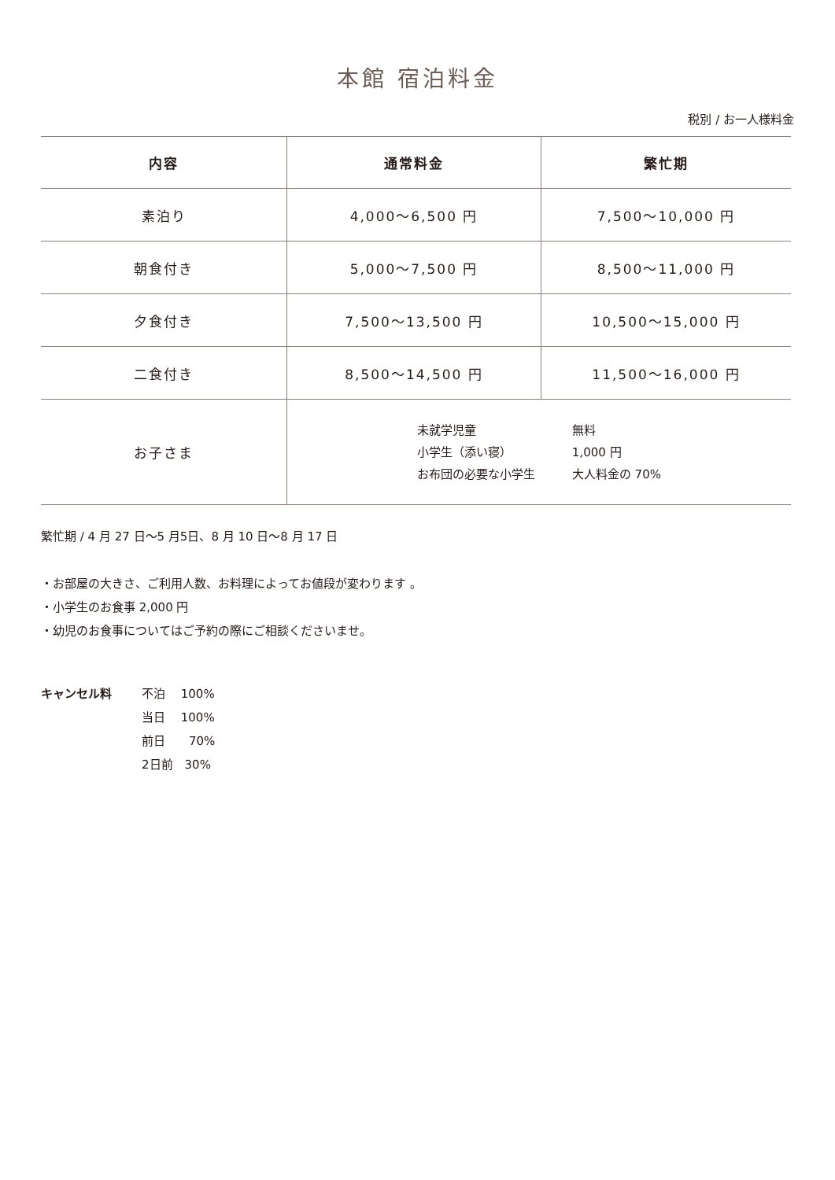本館 宿泊料金
税別 / お一人様料金
| 内容 | 通常料金 | 繁忙期 |
| --- | --- | --- |
| 素泊り | 4,000〜6,500 円 | 7,500〜10,000 円 |
| 朝食付き | 5,000〜7,500 円 | 8,500〜11,000 円 |
| 夕食付き | 7,500〜13,500 円 | 10,500〜15,000 円 |
| 二食付き | 8,500〜14,500 円 | 11,500〜16,000 円 |
| お子さま | 未就学児童 無料 小学生（添い寝） 1,000 円 お布団の必要な小学生 大人料金の 70% | |
繁忙期 / 4 月 27 日〜5 月5日、8 月 10 日〜8 月 17 日
・お部屋の大きさ、ご利用人数、お料理によってお値段が変わります 。
・小学生のお食事 2,000 円
・幼児のお食事についてはご予約の際にご相談くださいませ。
キャンセル料 不泊　 100%
当日　 100%
前日　　70%
2日前　30%